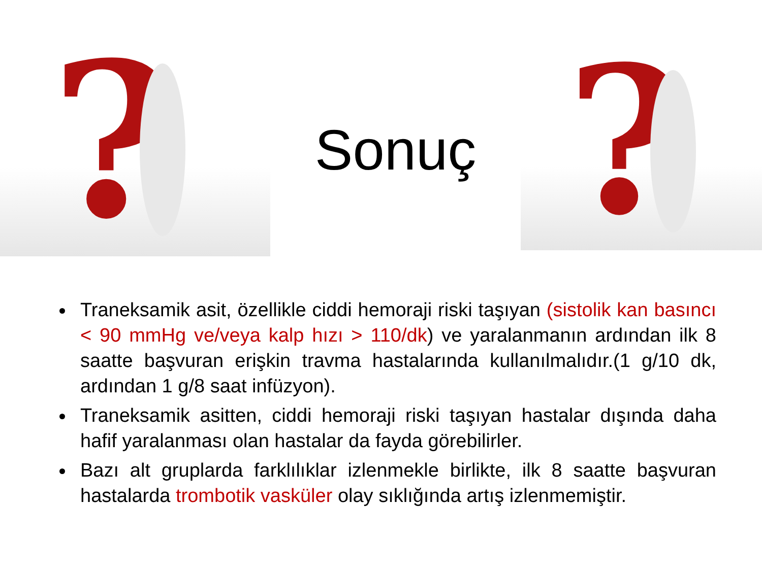?
Sonuç
?
Traneksamik asit, özellikle ciddi hemoraji riski taşıyan (sistolik kan basıncı < 90 mmHg ve/veya kalp hızı > 110/dk) ve yaralanmanın ardından ilk 8 saatte başvuran erişkin travma hastalarında kullanılmalıdır.(1 g/10 dk, ardından 1 g/8 saat infüzyon).
Traneksamik asitten, ciddi hemoraji riski taşıyan hastalar dışında daha hafif yaralanması olan hastalar da fayda görebilirler.
Bazı alt gruplarda farklılıklar izlenmekle birlikte, ilk 8 saatte başvuran hastalarda trombotik vasküler olay sıklığında artış izlenmemiştir.